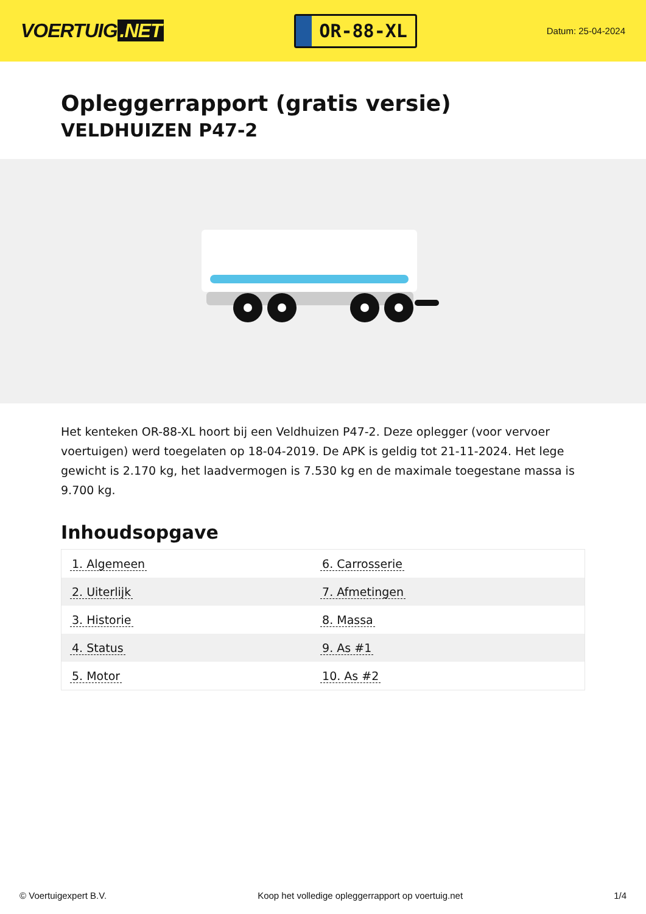VOERTUIG.NET
OR-88-XL
Datum: 25-04-2024
Opleggerrapport (gratis versie)
VELDHUIZEN P47-2
Het kenteken OR-88-XL hoort bij een Veldhuizen P47-2. Deze oplegger (voor vervoer voertuigen) werd toegelaten op 18-04-2019. De APK is geldig tot 21-11-2024. Het lege gewicht is 2.170 kg, het laadvermogen is 7.530 kg en de maximale toegestane massa is 9.700 kg.
Inhoudsopgave
| 1. Algemeen | 6. Carrosserie |
| 2. Uiterlijk | 7. Afmetingen |
| 3. Historie | 8. Massa |
| 4. Status | 9. As #1 |
| 5. Motor | 10. As #2 |
© Voertuigexpert B.V. Koop het volledige opleggerrapport op voertuig.net 1/4